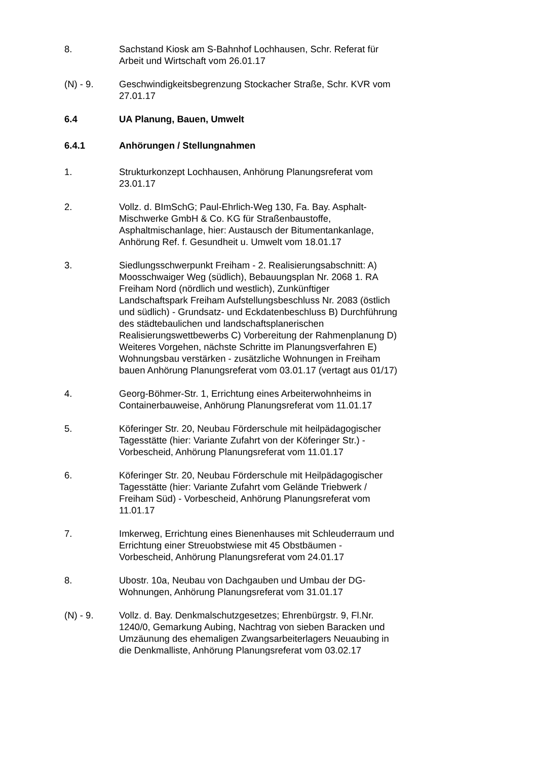8. Sachstand Kiosk am S-Bahnhof Lochhausen, Schr. Referat für Arbeit und Wirtschaft vom 26.01.17
(N) - 9. Geschwindigkeitsbegrenzung Stockacher Straße, Schr. KVR vom 27.01.17
6.4 UA Planung, Bauen, Umwelt
6.4.1 Anhörungen / Stellungnahmen
1. Strukturkonzept Lochhausen, Anhörung Planungsreferat vom 23.01.17
2. Vollz. d. BImSchG; Paul-Ehrlich-Weg 130, Fa. Bay. Asphalt-Mischwerke GmbH & Co. KG für Straßenbaustoffe, Asphaltmischanlage, hier: Austausch der Bitumentankanlage, Anhörung Ref. f. Gesundheit u. Umwelt vom 18.01.17
3. Siedlungsschwerpunkt Freiham - 2. Realisierungsabschnitt: A) Moosschwaiger Weg (südlich), Bebauungsplan Nr. 2068 1. RA Freiham Nord (nördlich und westlich), Zunkünftiger Landschaftspark Freiham Aufstellungsbeschluss Nr. 2083 (östlich und südlich) - Grundsatz- und Eckdatenbeschluss B) Durchführung des städtebaulichen und landschaftsplanerischen Realisierungswettbewerbs C) Vorbereitung der Rahmenplanung D) Weiteres Vorgehen, nächste Schritte im Planungsverfahren E) Wohnungsbau verstärken - zusätzliche Wohnungen in Freiham bauen Anhörung Planungsreferat vom 03.01.17 (vertagt aus 01/17)
4. Georg-Böhmer-Str. 1, Errichtung eines Arbeiterwohnheims in Containerbauweise, Anhörung Planungsreferat vom 11.01.17
5. Köferinger Str. 20, Neubau Förderschule mit heilpädagogischer Tagesstätte (hier: Variante Zufahrt von der Köferinger Str.) - Vorbescheid, Anhörung Planungsreferat vom 11.01.17
6. Köferinger Str. 20, Neubau Förderschule mit Heilpädagogischer Tagesstätte (hier: Variante Zufahrt vom Gelände Triebwerk / Freiham Süd) - Vorbescheid, Anhörung Planungsreferat vom 11.01.17
7. Imkerweg, Errichtung eines Bienenhauses mit Schleuderraum und Errichtung einer Streuobstwiese mit 45 Obstbäumen - Vorbescheid, Anhörung Planungsreferat vom 24.01.17
8. Ubostr. 10a, Neubau von Dachgauben und Umbau der DG-Wohnungen, Anhörung Planungsreferat vom 31.01.17
(N) - 9. Vollz. d. Bay. Denkmalschutzgesetzes; Ehrenbürgstr. 9, Fl.Nr. 1240/0, Gemarkung Aubing, Nachtrag von sieben Baracken und Umzäunung des ehemaligen Zwangsarbeiterlagers Neuaubing in die Denkmalliste, Anhörung Planungsreferat vom 03.02.17